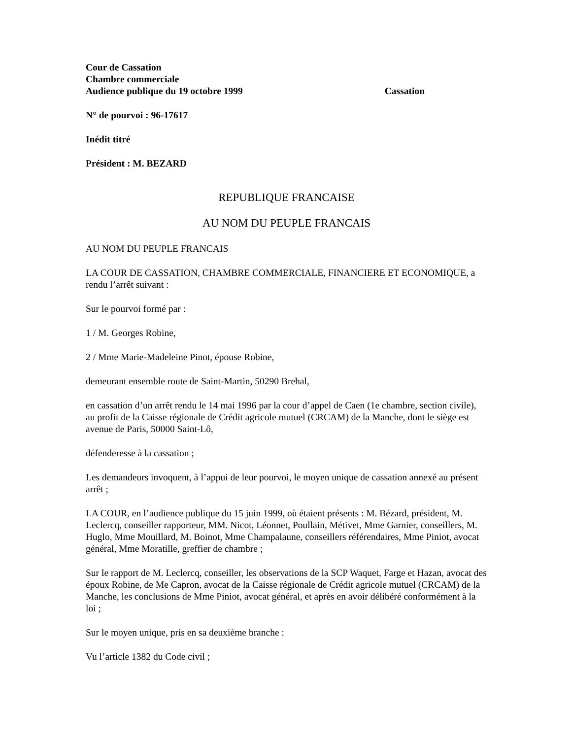Cour de Cassation
Chambre commerciale
Audience publique du 19 octobre 1999 Cassation
N° de pourvoi : 96-17617
Inédit titré
Président : M. BEZARD
REPUBLIQUE FRANCAISE
AU NOM DU PEUPLE FRANCAIS
AU NOM DU PEUPLE FRANCAIS
LA COUR DE CASSATION, CHAMBRE COMMERCIALE, FINANCIERE ET ECONOMIQUE, a rendu l’arrêt suivant :
Sur le pourvoi formé par :
1 / M. Georges Robine,
2 / Mme Marie-Madeleine Pinot, épouse Robine,
demeurant ensemble route de Saint-Martin, 50290 Brehal,
en cassation d’un arrêt rendu le 14 mai 1996 par la cour d’appel de Caen (1e chambre, section civile), au profit de la Caisse régionale de Crédit agricole mutuel (CRCAM) de la Manche, dont le siège est avenue de Paris, 50000 Saint-Lô,
défenderesse à la cassation ;
Les demandeurs invoquent, à l’appui de leur pourvoi, le moyen unique de cassation annexé au présent arrêt ;
LA COUR, en l’audience publique du 15 juin 1999, où étaient présents : M. Bézard, président, M. Leclercq, conseiller rapporteur, MM. Nicot, Léonnet, Poullain, Métivet, Mme Garnier, conseillers, M. Huglo, Mme Mouillard, M. Boinot, Mme Champalaune, conseillers référendaires, Mme Piniot, avocat général, Mme Moratille, greffier de chambre ;
Sur le rapport de M. Leclercq, conseiller, les observations de la SCP Waquet, Farge et Hazan, avocat des époux Robine, de Me Capron, avocat de la Caisse régionale de Crédit agricole mutuel (CRCAM) de la Manche, les conclusions de Mme Piniot, avocat général, et après en avoir délibéré conformément à la loi ;
Sur le moyen unique, pris en sa deuxième branche :
Vu l’article 1382 du Code civil ;